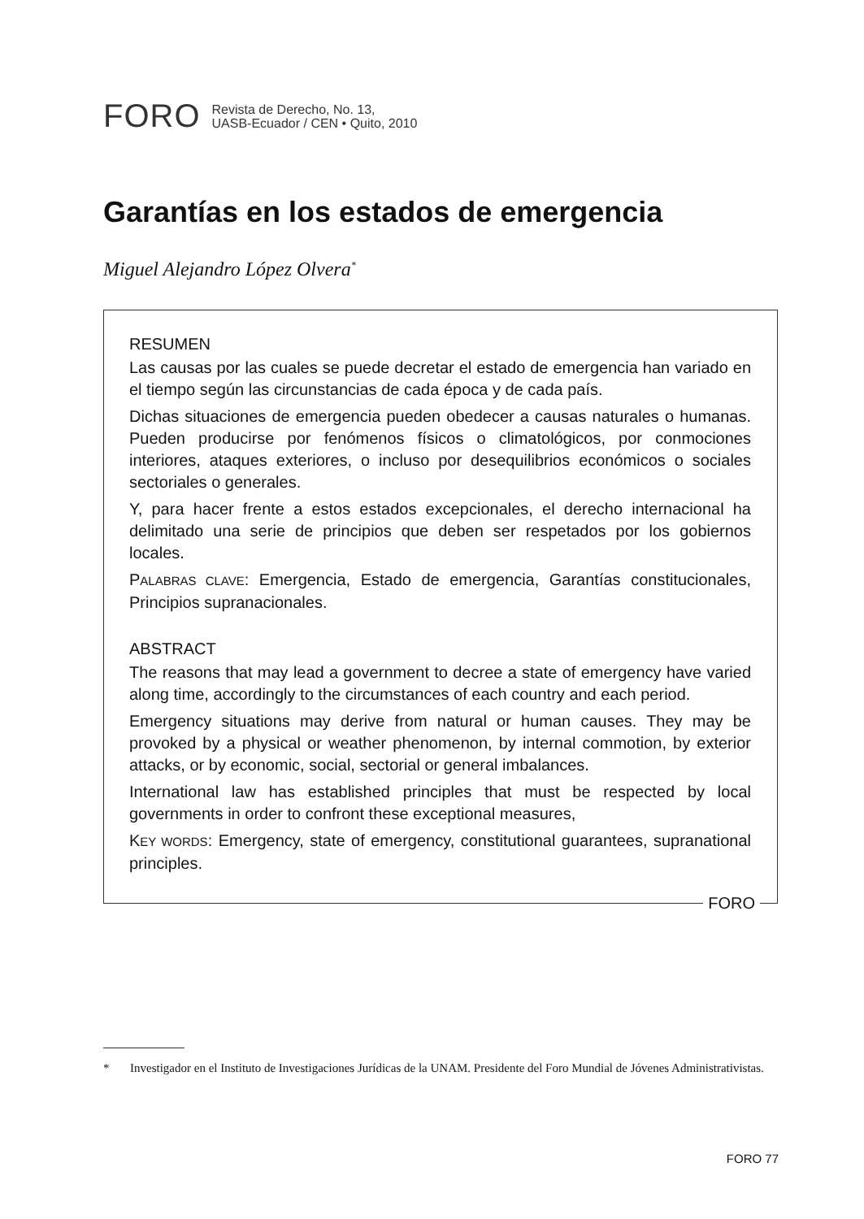FORO
Revista de Derecho, No. 13,
UASB-Ecuador / CEN • Quito, 2010
Garantías en los estados de emergencia
Miguel Alejandro López Olvera<sup>*</sup>
RESUMEN
Las causas por las cuales se puede decretar el estado de emergencia han variado en el tiempo según las circunstancias de cada época y de cada país.
Dichas situaciones de emergencia pueden obedecer a causas naturales o humanas. Pueden producirse por fenómenos físicos o climatológicos, por conmociones interiores, ataques exteriores, o incluso por desequilibrios económicos o sociales sectoriales o generales.
Y, para hacer frente a estos estados excepcionales, el derecho internacional ha delimitado una serie de principios que deben ser respetados por los gobiernos locales.
PALABRAS CLAVE: Emergencia, Estado de emergencia, Garantías constitucionales, Principios supranacionales.
ABSTRACT
The reasons that may lead a government to decree a state of emergency have varied along time, accordingly to the circumstances of each country and each period.
Emergency situations may derive from natural or human causes. They may be provoked by a physical or weather phenomenon, by internal commotion, by exterior attacks, or by economic, social, sectorial or general imbalances.
International law has established principles that must be respected by local governments in order to confront these exceptional measures,
KEY WORDS: Emergency, state of emergency, constitutional guarantees, supranational principles.
FORO
* Investigador en el Instituto de Investigaciones Jurídicas de la UNAM. Presidente del Foro Mundial de Jóvenes Administrativistas.
FORO 77